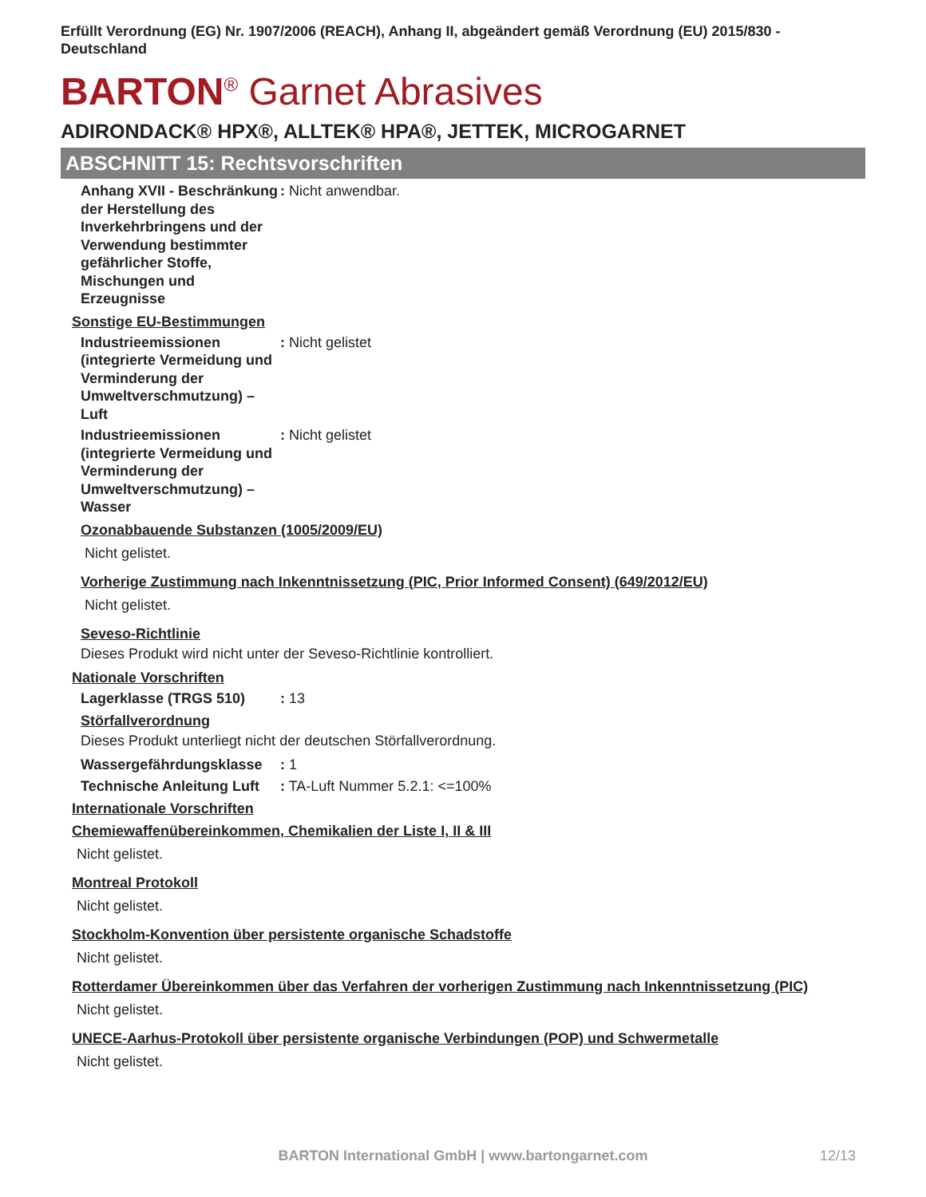Erfüllt Verordnung (EG) Nr. 1907/2006 (REACH), Anhang II, abgeändert gemäß Verordnung (EU) 2015/830 - Deutschland
BARTON<sup>®</sup> Garnet Abrasives
ADIRONDACK® HPX®, ALLTEK® HPA®, JETTEK, MICROGARNET
ABSCHNITT 15: Rechtsvorschriften
Anhang XVII - Beschränkung der Herstellung des Inverkehrbringens und der Verwendung bestimmter gefährlicher Stoffe, Mischungen und Erzeugnisse
: Nicht anwendbar.
Sonstige EU-Bestimmungen
Industrieemissionen (integrierte Vermeidung und Verminderung der Umweltverschmutzung) – Luft
: Nicht gelistet
Industrieemissionen (integrierte Vermeidung und Verminderung der Umweltverschmutzung) – Wasser
: Nicht gelistet
Ozonabbauende Substanzen (1005/2009/EU)
Nicht gelistet.
Vorherige Zustimmung nach Inkenntnissetzung (PIC, Prior Informed Consent) (649/2012/EU)
Nicht gelistet.
Seveso-Richtlinie
Dieses Produkt wird nicht unter der Seveso-Richtlinie kontrolliert.
Nationale Vorschriften
Lagerklasse (TRGS 510) : 13
Störfallverordnung
Dieses Produkt unterliegt nicht der deutschen Störfallverordnung.
Wassergefährdungsklasse : 1
Technische Anleitung Luft
: TA-Luft Nummer 5.2.1: <=100%
Internationale Vorschriften
Chemiewaffenübereinkommen, Chemikalien der Liste I, II & III
Nicht gelistet.
Montreal Protokoll
Nicht gelistet.
Stockholm-Konvention über persistente organische Schadstoffe
Nicht gelistet.
Rotterdamer Übereinkommen über das Verfahren der vorherigen Zustimmung nach Inkenntnissetzung (PIC)
Nicht gelistet.
UNECE-Aarhus-Protokoll über persistente organische Verbindungen (POP) und Schwermetalle
Nicht gelistet.
BARTON International GmbH | www.bartongarnet.com 12/13